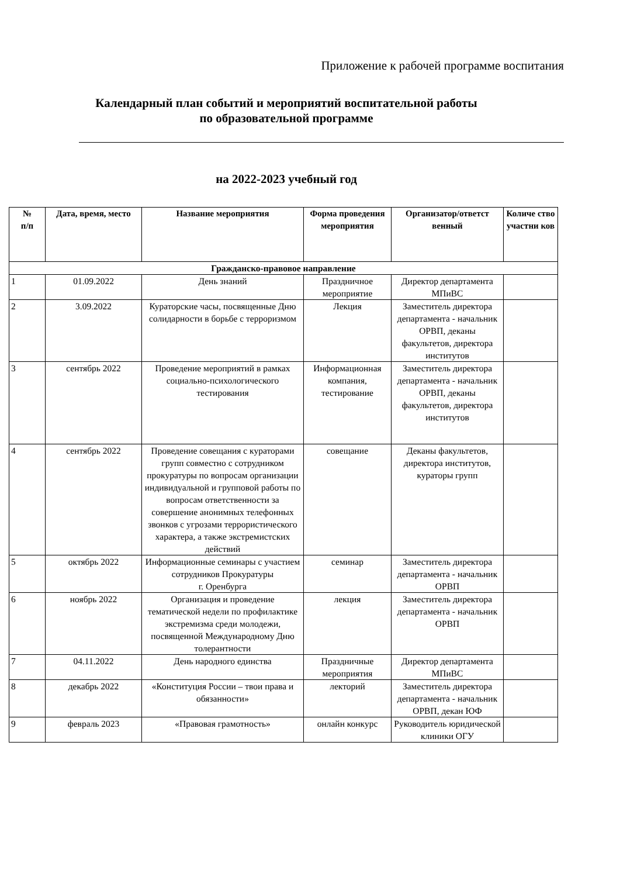Приложение к рабочей программе воспитания
Календарный план событий и мероприятий воспитательной работы
по образовательной программе
на 2022-2023 учебный год
| № п/п | Дата, время, место | Название мероприятия | Форма проведения мероприятия | Организатор/ответст венный | Количе ство участни ков |
| --- | --- | --- | --- | --- | --- |
| Гражданско-правовое направление | | | | | |
| 1 | 01.09.2022 | День знаний | Праздничное мероприятие | Директор департамента МПиВС | |
| 2 | 3.09.2022 | Кураторские часы, посвященные Дню солидарности в борьбе с терроризмом | Лекция | Заместитель директора департамента - начальник ОРВП, деканы факультетов, директора институтов | |
| 3 | сентябрь 2022 | Проведение мероприятий в рамках социально-психологического тестирования | Информационная компания, тестирование | Заместитель директора департамента - начальник ОРВП, деканы факультетов, директора институтов | |
| 4 | сентябрь 2022 | Проведение совещания с кураторами групп совместно с сотрудником прокуратуры по вопросам организации индивидуальной и групповой работы по вопросам ответственности за совершение анонимных телефонных звонков с угрозами террористического характера, а также экстремистских действий | совещание | Деканы факультетов, директора институтов, кураторы групп | |
| 5 | октябрь 2022 | Информационные семинары с участием сотрудников Прокуратуры г. Оренбурга | семинар | Заместитель директора департамента - начальник ОРВП | |
| 6 | ноябрь 2022 | Организация и проведение тематической недели по профилактике экстремизма среди молодежи, посвященной Международному Дню толерантности | лекция | Заместитель директора департамента - начальник ОРВП | |
| 7 | 04.11.2022 | День народного единства | Праздничные мероприятия | Директор департамента МПиВС | |
| 8 | декабрь 2022 | «Конституция России – твои права и обязанности» | лекторий | Заместитель директора департамента - начальник ОРВП, декан ЮФ | |
| 9 | февраль 2023 | «Правовая грамотность» | онлайн конкурс | Руководитель юридической клиники ОГУ | |